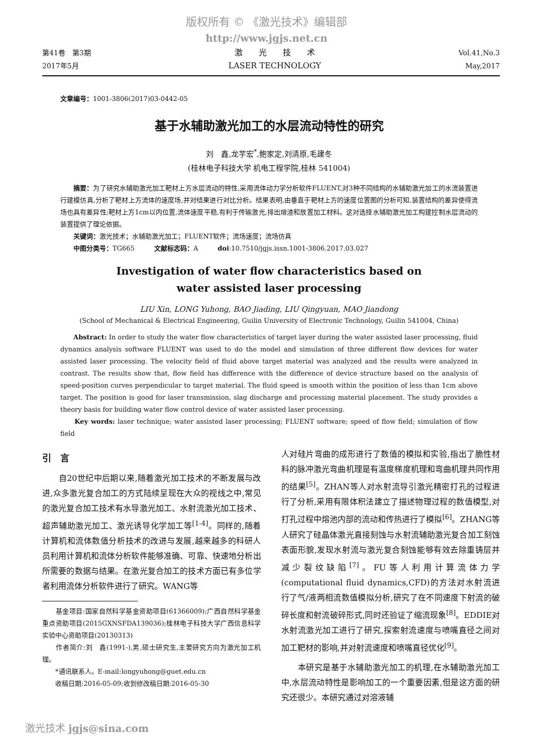版权所有 © 《激光技术》编辑部
http://www.jgjs.net.cn
第41卷　第3期
2017年5月
激　　光　　技　　术
LASER TECHNOLOGY
Vol.41,No.3
May,2017
文章编号：1001-3806(2017)03-0442-05
基于水辅助激光加工的水层流动特性的研究
刘　鑫,龙芋宏<sup>*</sup>,鲍家定,刘清原,毛建冬
(桂林电子科技大学 机电工程学院,桂林 541004)
　　摘要：为了研究水辅助激光加工靶材上方水层流动的特性,采用流体动力学分析软件FLUENT,对3种不同结构的水辅助激光加工的水流装置进行建模仿真,分析了靶材上方流体的速度场,并对结果进行对比分析。结果表明,由垂直于靶材上方的速度位置图的分析可知,装置结构的差异使得流场也具有差异性;靶材上方1cm以内位置,流体速度平稳,有利于传输激光,排出熔渣和放置加工材料。这对选择水辅助激光加工构建控制水层流动的装置提供了理论依据。
　　关键词：激光技术；水辅助激光加工；FLUENT软件；流场速度；流场仿真
　　中图分类号：TG665　　　文献标志码：A　　　doi:10.7510/jgjs.issn.1001-3806.2017.03.027
Investigation of water flow characteristics based on
water assisted laser processing
LIU Xin, LONG Yuhong, BAO Jiading, LIU Qingyuan, MAO Jiandong
(School of Mechanical & Electrical Engineering, Guilin University of Electronic Technology, Guilin 541004, China)
　　Abstract: In order to study the water flow characteristics of target layer during the water assisted laser processing, fluid dynamics analysis software FLUENT was used to do the model and simulation of three different flow devices for water assisted laser processing. The velocity field of fluid above target material was analyzed and the results were analyzed in contrast. The results show that, flow field has difference with the difference of device structure based on the analysis of speed-position curves perpendicular to target material. The fluid speed is smooth within the position of less than 1cm above target. The position is good for laser transmission, slag discharge and processing material placement. The study provides a theory basis for building water flow control device of water assisted laser processing.
　　Key words: laser technique; water assisted laser processing; FLUENT software; speed of flow field; simulation of flow field
引　言
　　自20世纪中后期以来,随着激光加工技术的不断发展与改进,众多激光复合加工的方式陆续呈现在大众的视线之中,常见的激光复合加工技术有水导激光加工、水射流激光加工技术、超声辅助激光加工、激光诱导化学加工等<sup>[1-4]</sup>。同样的,随着计算机和流体数值分析技术的改进与发展,越来越多的科研人员利用计算机和流体分析软件能够准确、可靠、快速地分析出所需要的数据与结果。在激光复合加工的技术方面已有多位学者利用流体分析软件进行了研究。WANG等
　　基金项目:国家自然科学基金资助项目(61366009);广西自然科学基金重点资助项目(2015GXNSFDA139036);桂林电子科技大学广西信息科学实验中心资助项目(20130313)
　　作者简介:刘　鑫(1991-),男,硕士研究生,主要研究方向为激光加工机理。
　　*通讯联系人。E-mail:longyuhong@guet.edu.cn
　　收稿日期:2016-05-09;收到修改稿日期:2016-05-30
人对硅片弯曲的成形进行了数值的模拟和实验,指出了脆性材料的脉冲激光弯曲机理是有温度梯度机理和弯曲机理共同作用的结果<sup>[5]</sup>。ZHAN等人对水射流导引激光精密打孔的过程进行了分析,采用有限体积法建立了描述物理过程的数值模型,对打孔过程中熔池内部的流动和传热进行了模拟<sup>[6]</sup>。ZHANG等人研究了硅晶体激光直接刻蚀与水射流辅助激光复合加工刻蚀表面形貌,发现水射流与激光复合刻蚀能够有效去除重铸层并减少裂纹缺陷<sup>[7]</sup>。FU等人利用计算流体力学(computational fluid dynamics,CFD)的方法对水射流进行了气/液两相流数值模拟分析,研究了在不同速度下射流的破碎长度和射流破碎形式,同时还验证了缩流现象<sup>[8]</sup>。EDDIE对水射流激光加工进行了研究,探索射流速度与喷嘴直径之间对加工靶材的影响,并对射流速度和喷嘴直径优化<sup>[9]</sup>。
　　本研究是基于水辅助激光加工的机理,在水辅助激光加工中,水层流动特性是影响加工的一个重要因素,但是这方面的研究还很少。本研究通过对溶液辅
激光技术 jgjs@sina.com